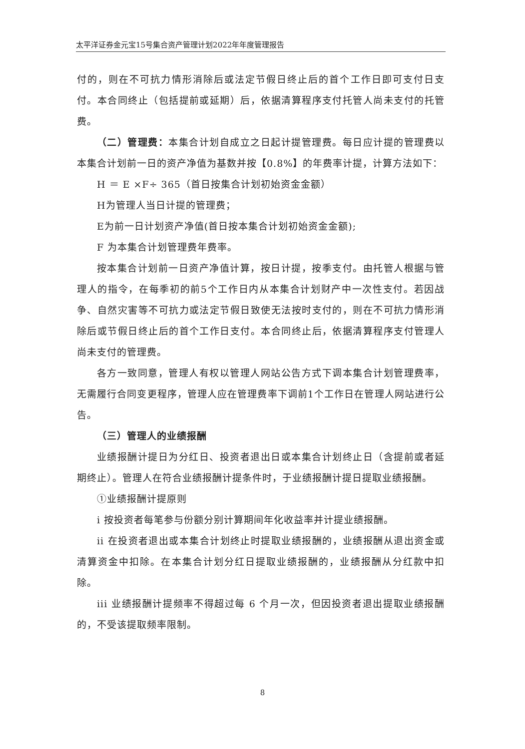太平洋证券金元宝15号集合资产管理计划2022年年度管理报告
付的，则在不可抗力情形消除后或法定节假日终止后的首个工作日即可支付日支付。本合同终止（包括提前或延期）后，依据清算程序支付托管人尚未支付的托管费。
（二）管理费：本集合计划自成立之日起计提管理费。每日应计提的管理费以本集合计划前一日的资产净值为基数并按【0.8%】的年费率计提，计算方法如下：
H ＝ E ×F÷ 365（首日按集合计划初始资金金额）
H为管理人当日计提的管理费；
E为前一日计划资产净值(首日按本集合计划初始资金金额);
F 为本集合计划管理费年费率。
按本集合计划前一日资产净值计算，按日计提，按季支付。由托管人根据与管理人的指令，在每季初的前5个工作日内从本集合计划财产中一次性支付。若因战争、自然灾害等不可抗力或法定节假日致使无法按时支付的，则在不可抗力情形消除后或节假日终止后的首个工作日支付。本合同终止后，依据清算程序支付管理人尚未支付的管理费。
各方一致同意，管理人有权以管理人网站公告方式下调本集合计划管理费率，无需履行合同变更程序，管理人应在管理费率下调前1个工作日在管理人网站进行公告。
（三）管理人的业绩报酬
业绩报酬计提日为分红日、投资者退出日或本集合计划终止日（含提前或者延期终止）。管理人在符合业绩报酬计提条件时，于业绩报酬计提日提取业绩报酬。
①业绩报酬计提原则
i 按投资者每笔参与份额分别计算期间年化收益率并计提业绩报酬。
ii 在投资者退出或本集合计划终止时提取业绩报酬的，业绩报酬从退出资金或清算资金中扣除。在本集合计划分红日提取业绩报酬的，业绩报酬从分红款中扣除。
iii 业绩报酬计提频率不得超过每 6 个月一次，但因投资者退出提取业绩报酬的，不受该提取频率限制。
8